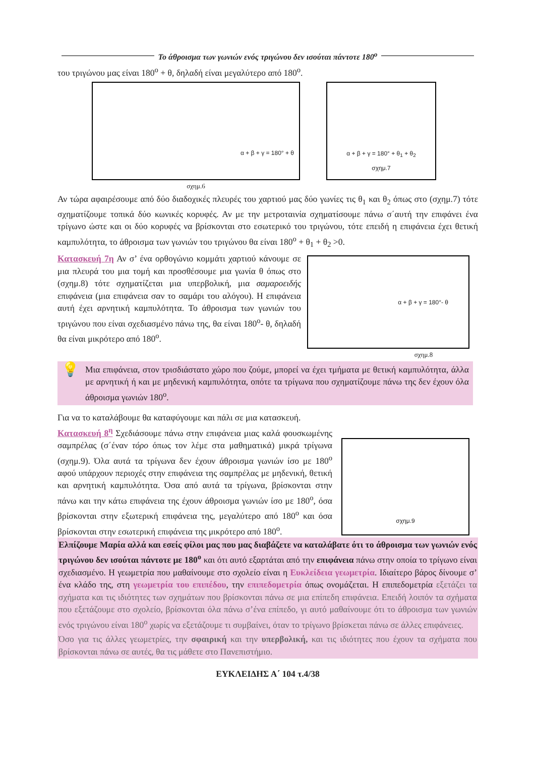Το άθροισμα των γωνιών ενός τριγώνου δεν ισούται πάντοτε 180<sup>ο</sup>
του τριγώνου μας είναι 180<sup>ο</sup> + θ, δηλαδή είναι μεγαλύτερο από 180<sup>ο</sup>.
α + β + γ = 180° + θ
σχημ.6
α + β + γ = 180° + θ<sub>1</sub> + θ<sub>2</sub>
σχημ.7
Αν τώρα αφαιρέσουμε από δύο διαδοχικές πλευρές του χαρτιού μας δύο γωνίες τις θ<sub>1</sub> και θ<sub>2</sub> όπως στο (σχημ.7) τότε σχηματίζουμε τοπικά δύο κωνικές κορυφές. Αν με την μετροταινία σχηματίσουμε πάνω σ΄αυτή την επιφάνει ένα τρίγωνο ώστε και οι δύο κορυφές να βρίσκονται στο εσωτερικό του τριγώνου, τότε επειδή η επιφάνεια έχει θετική καμπυλότητα, το άθροισμα των γωνιών του τριγώνου θα είναι 180<sup>ο</sup> + θ<sub>1</sub> + θ<sub>2</sub> >0.
Κατασκευή 7η Αν σ’ ένα ορθογώνιο κομμάτι χαρτιού κάνουμε σε μια πλευρά του μια τομή και προσθέσουμε μια γωνία θ όπως στο (σχημ.8) τότε σχηματίζεται μια υπερβολική, μια σαμαροειδής επιφάνεια (μια επιφάνεια σαν το σαμάρι του αλόγου). Η επιφάνεια αυτή έχει αρνητική καμπυλότητα. Το άθροισμα των γωνιών του τριγώνου που είναι σχεδιασμένο πάνω της, θα είναι 180<sup>ο</sup>- θ, δηλαδή θα είναι μικρότερο από 180<sup>ο</sup>.
α + β + γ = 180°- θ
σχημ.8
💡
Μια επιφάνεια, στον τρισδιάστατο χώρο που ζούμε, μπορεί να έχει τμήματα με θετική καμπυλότητα, άλλα με αρνητική ή και με μηδενική καμπυλότητα, οπότε τα τρίγωνα που σχηματίζουμε πάνω της δεν έχουν όλα άθροισμα γωνιών 180<sup>ο</sup>.
Για να το καταλάβουμε θα καταφύγουμε και πάλι σε μια κατασκευή.
Κατασκευή 8<sup>η</sup> Σχεδιάσουμε πάνω στην επιφάνεια μιας καλά φουσκωμένης σαμπρέλας (σ΄έναν τόρο όπως τον λέμε στα μαθηματικά) μικρά τρίγωνα (σχημ.9). Όλα αυτά τα τρίγωνα δεν έχουν άθροισμα γωνιών ίσο με 180<sup>ο</sup> αφού υπάρχουν περιοχές στην επιφάνεια της σαμπρέλας με μηδενική, θετική και αρνητική καμπυλότητα. Όσα από αυτά τα τρίγωνα, βρίσκονται στην πάνω και την κάτω επιφάνεια της έχουν άθροισμα γωνιών ίσο με 180<sup>ο</sup>, όσα βρίσκονται στην εξωτερική επιφάνεια της, μεγαλύτερο από 180<sup>ο</sup> και όσα βρίσκονται στην εσωτερική επιφάνεια της μικρότερο από 180<sup>ο</sup>.
σχημ.9
Ελπίζουμε Μαρία αλλά και εσείς φίλοι μας που μας διαβάζετε να καταλάβατε ότι το άθροισμα των γωνιών ενός τριγώνου δεν ισούται πάντοτε με 180<sup>ο</sup> και ότι αυτό εξαρτάται από την επιφάνεια πάνω στην οποία το τρίγωνο είναι σχεδιασμένο. Η γεωμετρία που μαθαίνουμε στο σχολείο είναι η Ευκλείδεια γεωμετρία. Ιδιαίτερο βάρος δίνουμε σ’ ένα κλάδο της, στη γεωμετρία του επιπέδου, την επιπεδομετρία όπως ονομάζεται. Η επιπεδομετρία εξετάζει τα σχήματα και τις ιδιότητες των σχημάτων που βρίσκονται πάνω σε μια επίπεδη επιφάνεια. Επειδή λοιπόν τα σχήματα που εξετάζουμε στο σχολείο, βρίσκονται όλα πάνω σ’ένα επίπεδο, γι αυτό μαθαίνουμε ότι το άθροισμα των γωνιών ενός τριγώνου είναι 180<sup>ο</sup> χωρίς να εξετάζουμε τι συμβαίνει, όταν το τρίγωνο βρίσκεται πάνω σε άλλες επιφάνειες.
Όσο για τις άλλες γεωμετρίες, την σφαιρική και την υπερβολική, και τις ιδιότητες που έχουν τα σχήματα που βρίσκονται πάνω σε αυτές, θα τις μάθετε στο Πανεπιστήμιο.
ΕΥΚΛΕΙΔΗΣ Α΄ 104 τ.4/38